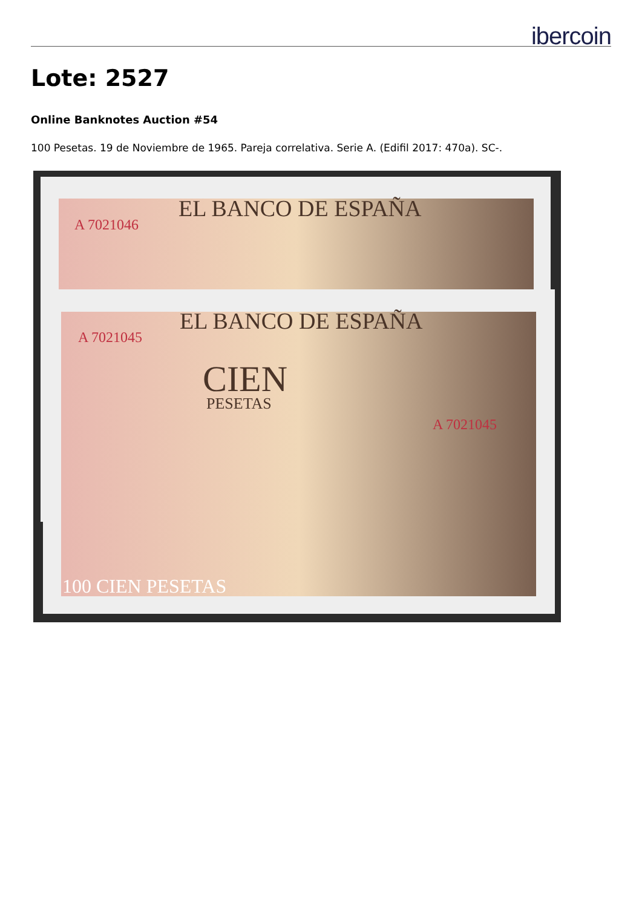ibercoin
Lote: 2527
Online Banknotes Auction #54
100 Pesetas. 19 de Noviembre de 1965. Pareja correlativa. Serie A. (Edifil 2017: 470a). SC-.
A 7021046
EL BANCO DE ESPAÑA
A 7021045
EL BANCO DE ESPAÑA
CIEN
PESETAS
A 7021045
100 CIEN PESETAS